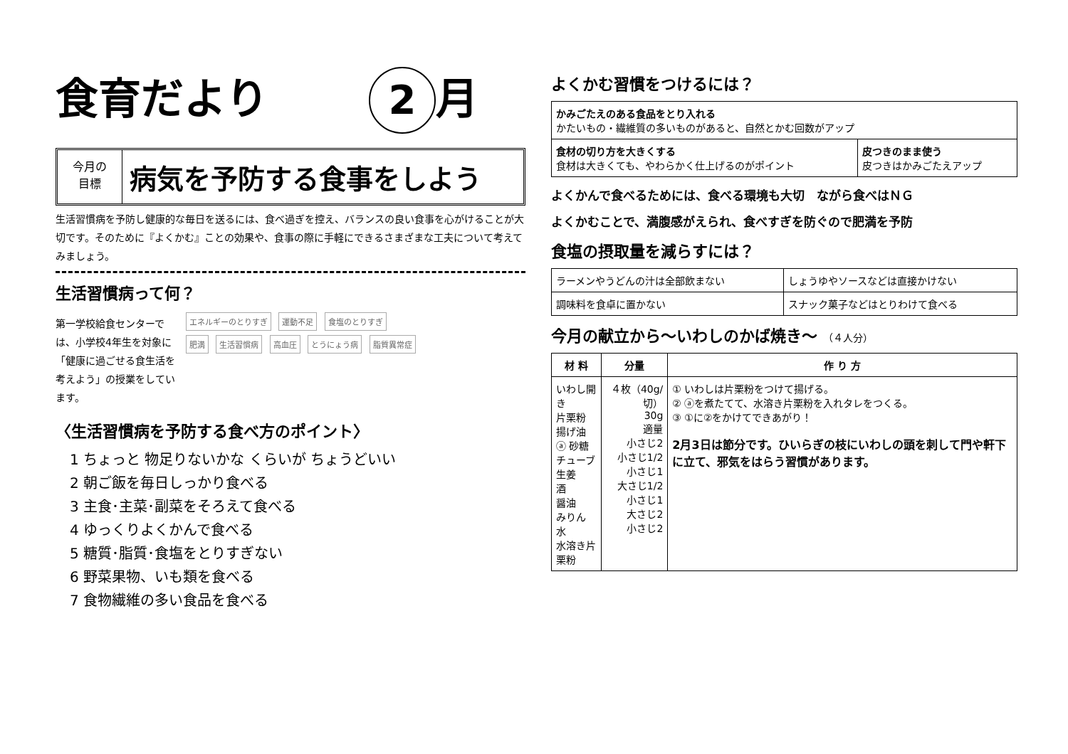食育だより 2 月
今月の
目標
病気を予防する食事をしよう
生活習慣病を予防し健康的な毎日を送るには、食べ過ぎを控え、バランスの良い食事を心がけることが大切です。そのために『よくかむ』ことの効果や、食事の際に手軽にできるさまざまな工夫について考えてみましょう。
生活習慣病って何？
第一学校給食センターでは、小学校4年生を対象に「健康に過ごせる食生活を考えよう」の授業をしています。
エネルギーのとりすぎ 運動不足 食塩のとりすぎ
肥満 生活習慣病 高血圧 とうにょう病 脂質異常症
〈生活習慣病を予防する食べ方のポイント〉
1 ちょっと 物足りないかな くらいが ちょうどいい
2 朝ご飯を毎日しっかり食べる
3 主食･主菜･副菜をそろえて食べる
4 ゆっくりよくかんで食べる
5 糖質･脂質･食塩をとりすぎない
6 野菜果物、いも類を食べる
7 食物繊維の多い食品を食べる
よくかむ習慣をつけるには？
| かみごたえのある食品をとり入れる かたいもの・繊維質の多いものがあると、自然とかむ回数がアップ | |
| 食材の切り方を大きくする 食材は大きくても、やわらかく仕上げるのがポイント | 皮つきのまま使う 皮つきはかみごたえアップ |
よくかんで食べるためには、食べる環境も大切　ながら食べはＮＧ
よくかむことで、満腹感がえられ、食べすぎを防ぐので肥満を予防
食塩の摂取量を減らすには？
| ラーメンやうどんの汁は全部飲まない | しょうゆやソースなどは直接かけない |
| 調味料を食卓に置かない | スナック菓子などはとりわけて食べる |
今月の献立から～いわしのかば焼き～ （４人分）
| 材 料 | 分量 | 作 り 方 |
| --- | --- | --- |
| いわし開き 片栗粉 揚げ油 ⓐ 砂糖 チューブ生姜 酒 醤油 みりん 水 水溶き片栗粉 | ４枚（40g/切） 30g 適量 小さじ2 小さじ1/2 小さじ1 大さじ1/2 小さじ1 大さじ2 小さじ2 | ① いわしは片栗粉をつけて揚げる。 ② ⓐを煮たてて、水溶き片栗粉を入れタレをつくる。 ③ ①に②をかけてできあがり！ 2月3日は節分です。ひいらぎの枝にいわしの頭を刺して門や軒下に立て、邪気をはらう習慣があります。 |